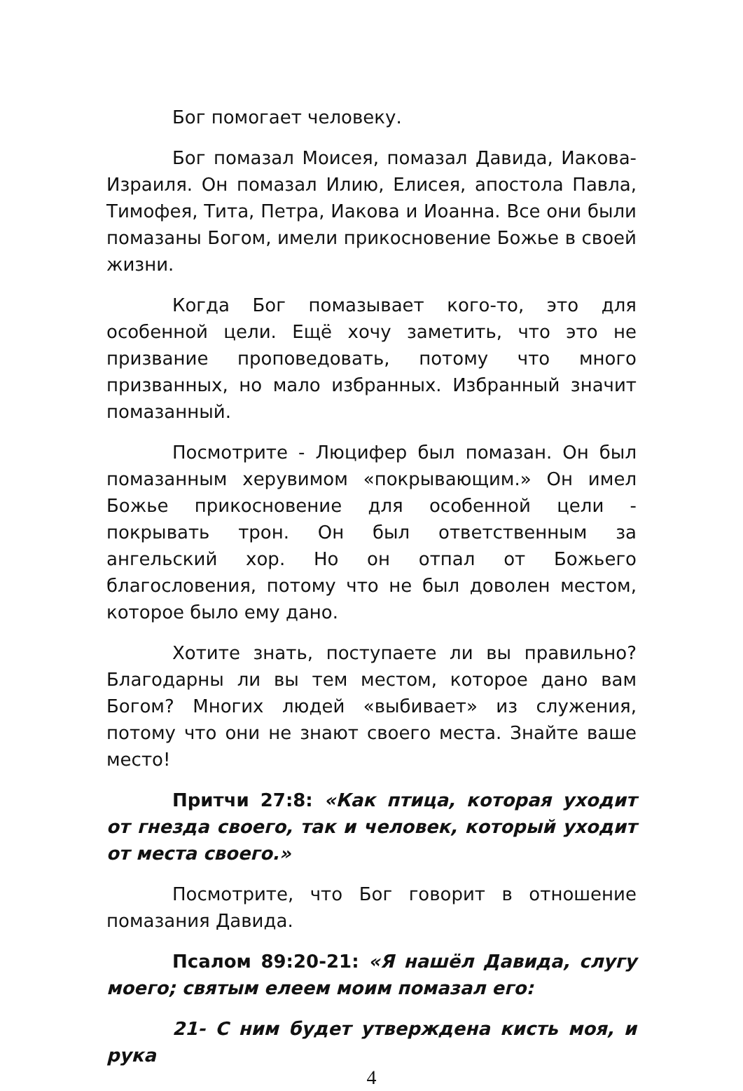Бог помогает человеку.
Бог помазал Моисея, помазал Давида, Иакова-Израиля. Он помазал Илию, Елисея, апостола Павла, Тимофея, Тита, Петра, Иакова и Иоанна. Все они были помазаны Богом, имели прикосновение Божье в своей жизни.
Когда Бог помазывает кого-то, это для особенной цели. Ещё хочу заметить, что это не призвание проповедовать, потому что много призванных, но мало избранных. Избранный значит помазанный.
Посмотрите - Люцифер был помазан. Он был помазанным херувимом «покрывающим.» Он имел Божье прикосновение для особенной цели - покрывать трон. Он был ответственным за ангельский хор. Но он отпал от Божьего благословения, потому что не был доволен местом, которое было ему дано.
Хотите знать, поступаете ли вы правильно? Благодарны ли вы тем местом, которое дано вам Богом? Многих людей «выбивает» из служения, потому что они не знают своего места. Знайте ваше место!
Притчи 27:8: «Как птица, которая уходит от гнезда своего, так и человек, который уходит от места своего.»
Посмотрите, что Бог говорит в отношение помазания Давида.
Псалом 89:20-21: «Я нашёл Давида, слугу моего; святым елеем моим помазал его:
21- С ним будет утверждена кисть моя, и рука
4